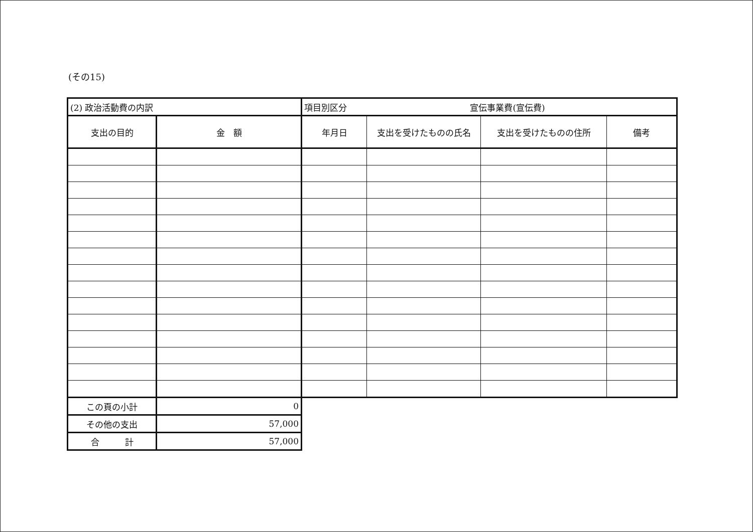(その15)
| (2) 政治活動費の内訳 | | 項目別区分 宣伝事業費(宣伝費) | | | |
| 支出の目的 | 金 額 | 年月日 | 支出を受けたものの氏名 | 支出を受けたものの住所 | 備考 |
| この頁の小計 | 0 | | | | |
| その他の支出 | 57,000 | | | | |
| 合 計 | 57,000 | | | | |